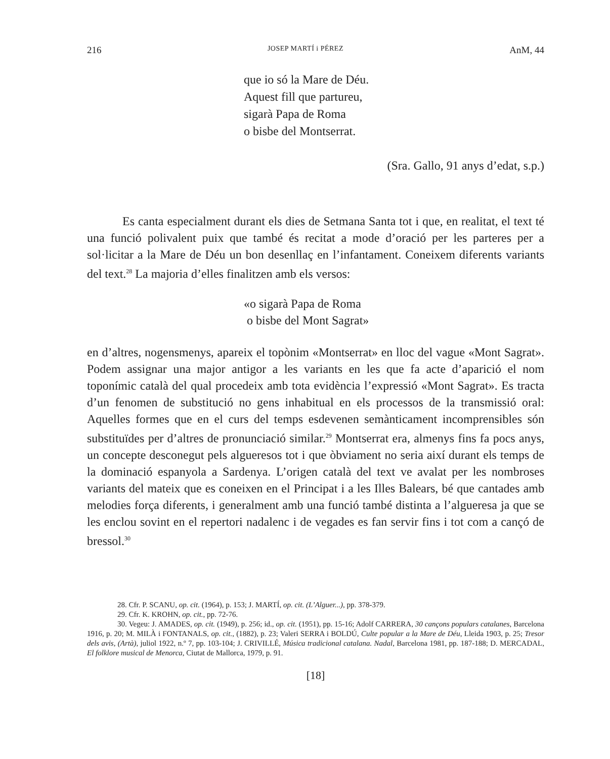216 JOSEP MARTÍ i PÉREZ AnM, 44
que io só la Mare de Déu.
Aquest fill que partureu,
sigarà Papa de Roma
o bisbe del Montserrat.
(Sra. Gallo, 91 anys d’edat, s.p.)
Es canta especialment durant els dies de Setmana Santa tot i que, en realitat, el text té una funció polivalent puix que també és recitat a mode d’oració per les parteres per a sol·licitar a la Mare de Déu un bon desenllaç en l’infantament. Coneixem diferents variants del text.<sup>28</sup> La majoria d’elles finalitzen amb els versos:
«o sigarà Papa de Roma
o bisbe del Mont Sagrat»
en d’altres, nogensmenys, apareix el topònim «Montserrat» en lloc del vague «Mont Sagrat». Podem assignar una major antigor a les variants en les que fa acte d’aparició el nom toponímic català del qual procedeix amb tota evidència l’expressió «Mont Sagrat». Es tracta d’un fenomen de substitució no gens inhabitual en els processos de la transmissió oral: Aquelles formes que en el curs del temps esdevenen semànticament incomprensibles són substituïdes per d’altres de pronunciació similar.<sup>29</sup> Montserrat era, almenys fins fa pocs anys, un concepte desconegut pels algueresos tot i que òbviament no seria així durant els temps de la dominació espanyola a Sardenya. L’origen català del text ve avalat per les nombroses variants del mateix que es coneixen en el Principat i a les Illes Balears, bé que cantades amb melodies força diferents, i generalment amb una funció també distinta a l’algueresa ja que se les enclou sovint en el repertori nadalenc i de vegades es fan servir fins i tot com a cançó de bressol.<sup>30</sup>
28. Cfr. P. SCANU, op. cit. (1964), p. 153; J. MARTÍ, op. cit. (L’Alguer...), pp. 378-379.
29. Cfr. K. KROHN, op. cit., pp. 72-76.
30. Vegeu: J. AMADES, op. cit. (1949), p. 256; id., op. cit. (1951), pp. 15-16; Adolf CARRERA, 30 cançons populars catalanes, Barcelona 1916, p. 20; M. MILÀ i FONTANALS, op. cit., (1882), p. 23; Valeri SERRA i BOLDÚ, Culte popular a la Mare de Déu, Lleida 1903, p. 25; Tresor dels avis, (Artà), juliol 1922, n.º 7, pp. 103-104; J. CRIVILLÉ, Música tradicional catalana. Nadal, Barcelona 1981, pp. 187-188; D. MERCADAL, El folklore musical de Menorca, Ciutat de Mallorca, 1979, p. 91.
[18]